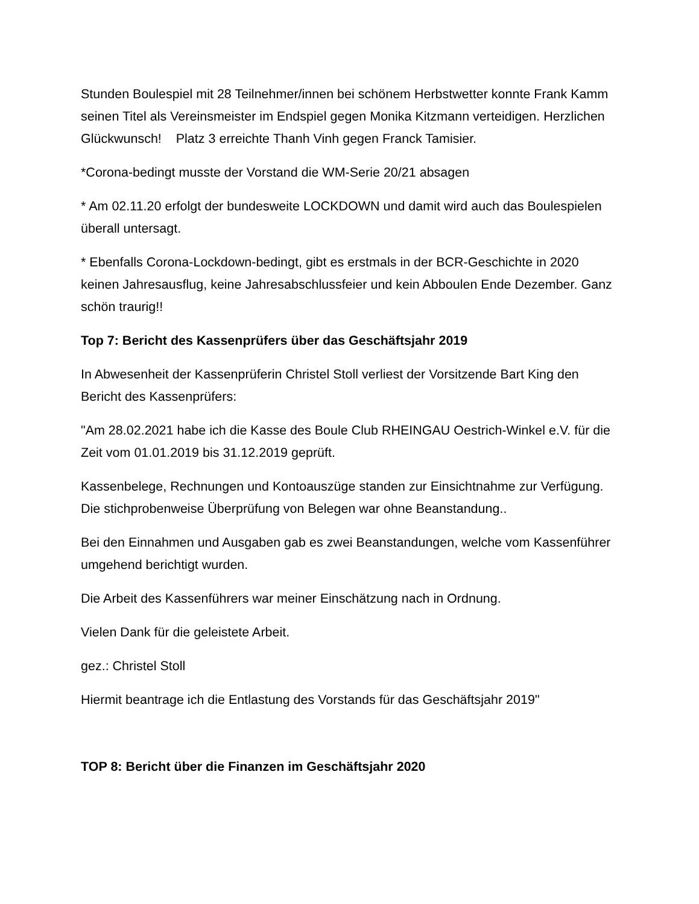Stunden Boulespiel mit 28 Teilnehmer/innen bei schönem Herbstwetter konnte Frank Kamm seinen Titel als Vereinsmeister im Endspiel gegen Monika Kitzmann verteidigen. Herzlichen Glückwunsch! Platz 3 erreichte Thanh Vinh gegen Franck Tamisier.
*Corona-bedingt musste der Vorstand die WM-Serie 20/21 absagen
* Am 02.11.20 erfolgt der bundesweite LOCKDOWN und damit wird auch das Boulespielen überall untersagt.
* Ebenfalls Corona-Lockdown-bedingt, gibt es erstmals in der BCR-Geschichte in 2020 keinen Jahresausflug, keine Jahresabschlussfeier und kein Abboulen Ende Dezember. Ganz schön traurig!!
Top 7: Bericht des Kassenprüfers über das Geschäftsjahr 2019
In Abwesenheit der Kassenprüferin Christel Stoll verliest der Vorsitzende Bart King den Bericht des Kassenprüfers:
"Am 28.02.2021 habe ich die Kasse des Boule Club RHEINGAU Oestrich-Winkel e.V. für die Zeit vom 01.01.2019 bis 31.12.2019 geprüft.
Kassenbelege, Rechnungen und Kontoauszüge standen zur Einsichtnahme zur Verfügung. Die stichprobenweise Überprüfung von Belegen war ohne Beanstandung..
Bei den Einnahmen und Ausgaben gab es zwei Beanstandungen, welche vom Kassenführer umgehend berichtigt wurden.
Die Arbeit des Kassenführers war meiner Einschätzung nach in Ordnung.
Vielen Dank für die geleistete Arbeit.
gez.: Christel Stoll
Hiermit beantrage ich die Entlastung des Vorstands für das Geschäftsjahr 2019"
TOP 8: Bericht über die Finanzen im Geschäftsjahr 2020